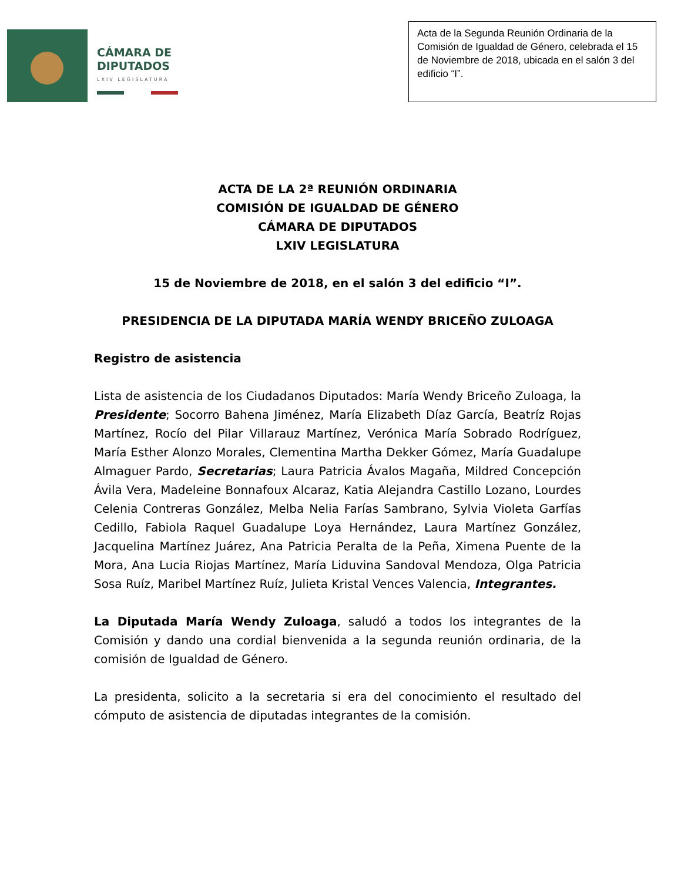CÁMARA DE
DIPUTADOS
LXIV LEGISLATURA
Acta de la Segunda Reunión Ordinaria de la Comisión de Igualdad de Género, celebrada el 15 de Noviembre de 2018, ubicada en el salón 3 del edificio “I”.
ACTA DE LA 2ª REUNIÓN ORDINARIA
COMISIÓN DE IGUALDAD DE GÉNERO
CÁMARA DE DIPUTADOS
LXIV LEGISLATURA
15 de Noviembre de 2018, en el salón 3 del edificio “I”.
PRESIDENCIA DE LA DIPUTADA MARÍA WENDY BRICEÑO ZULOAGA
Registro de asistencia
Lista de asistencia de los Ciudadanos Diputados: María Wendy Briceño Zuloaga, la Presidente; Socorro Bahena Jiménez, María Elizabeth Díaz García, Beatríz Rojas Martínez, Rocío del Pilar Villarauz Martínez, Verónica María Sobrado Rodríguez, María Esther Alonzo Morales, Clementina Martha Dekker Gómez, María Guadalupe Almaguer Pardo, Secretarias; Laura Patricia Ávalos Magaña, Mildred Concepción Ávila Vera, Madeleine Bonnafoux Alcaraz, Katia Alejandra Castillo Lozano, Lourdes Celenia Contreras González, Melba Nelia Farías Sambrano, Sylvia Violeta Garfías Cedillo, Fabiola Raquel Guadalupe Loya Hernández, Laura Martínez González, Jacquelina Martínez Juárez, Ana Patricia Peralta de la Peña, Ximena Puente de la Mora, Ana Lucia Riojas Martínez, María Liduvina Sandoval Mendoza, Olga Patricia Sosa Ruíz, Maribel Martínez Ruíz, Julieta Kristal Vences Valencia, Integrantes.
La Diputada María Wendy Zuloaga, saludó a todos los integrantes de la Comisión y dando una cordial bienvenida a la segunda reunión ordinaria, de la comisión de Igualdad de Género.
La presidenta, solicito a la secretaria si era del conocimiento el resultado del cómputo de asistencia de diputadas integrantes de la comisión.